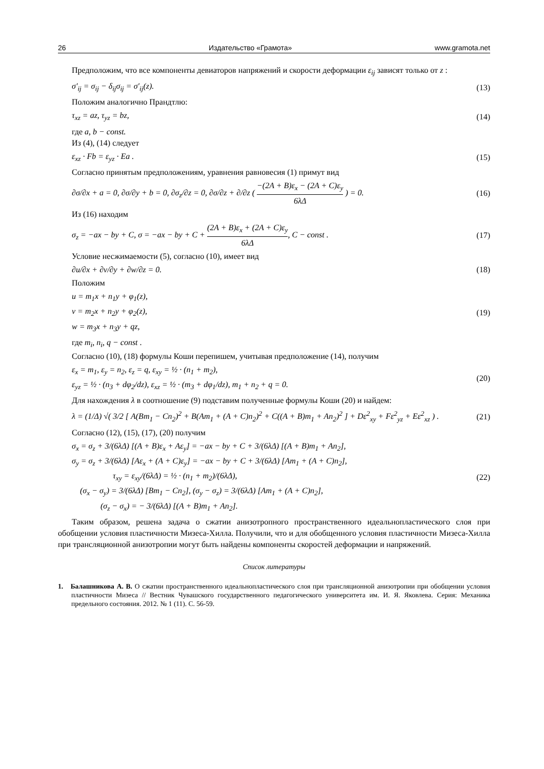26 Издательство «Грамота» www.gramota.net
Предположим, что все компоненты девиаторов напряжений и скорости деформации ε<sub>ij</sub> зависят только от z :
σ′<sub>ij</sub> = σ<sub>ij</sub> − δ<sub>ij</sub>σ<sub>ij</sub> = σ′<sub>ij</sub>(z). (13)
Положим аналогично Прандтлю:
τ<sub>xz</sub> = az, τ<sub>yz</sub> = bz, (14)
где a, b − const.
Из (4), (14) следует
ε<sub>xz</sub> · Fb = ε<sub>yz</sub> · Ea . (15)
Согласно принятым предположениям, уравнения равновесия (1) примут вид
∂σ/∂x + a = 0, ∂σ/∂y + b = 0, ∂σ<sub>z</sub>/∂z = 0, ∂σ/∂z + ∂/∂z ( −(2A + B)ε<sub>x</sub> − (2A + C)ε<sub>y</sub> 6λΔ ) = 0. (16)
Из (16) находим
σ<sub>z</sub> = −ax − by + C, σ = −ax − by + C + (2A + B)ε<sub>x</sub> + (2A + C)ε<sub>y</sub> 6λΔ, C − const . (17)
Условие несжимаемости (5), согласно (10), имеет вид
∂u/∂x + ∂v/∂y + ∂w/∂z = 0. (18)
Положим
u = m<sub>1</sub>x + n<sub>1</sub>y + φ<sub>1</sub>(z),
v = m<sub>2</sub>x + n<sub>2</sub>y + φ<sub>2</sub>(z),
w = m<sub>3</sub>x + n<sub>3</sub>y + qz, (19)
где m<sub>i</sub>, n<sub>i</sub>, q − const .
Согласно (10), (18) формулы Коши перепишем, учитывая предположение (14), получим
ε<sub>x</sub> = m<sub>1</sub>, ε<sub>y</sub> = n<sub>2</sub>, ε<sub>z</sub> = q, ε<sub>xy</sub> = ½ · (n<sub>1</sub> + m<sub>2</sub>),
ε<sub>yz</sub> = ½ · (n<sub>3</sub> + dφ<sub>2</sub>/dz), ε<sub>xz</sub> = ½ · (m<sub>3</sub> + dφ<sub>1</sub>/dz), m<sub>1</sub> + n<sub>2</sub> + q = 0. (20)
Для нахождения λ в соотношение (9) подставим полученные формулы Коши (20) и найдем:
λ = (1/Δ) √( 3/2 [ A(Bm<sub>1</sub> − Cn<sub>2</sub>)<sup>2</sup> + B(Am<sub>1</sub> + (A + C)n<sub>2</sub>)<sup>2</sup> + C((A + B)m<sub>1</sub> + An<sub>2</sub>)<sup>2</sup> ] + Dε<sup>2</sup><sub>xy</sub> + Fε<sup>2</sup><sub>yz</sub> + Eε<sup>2</sup><sub>xz</sub> ) . (21)
Согласно (12), (15), (17), (20) получим
σ<sub>x</sub> = σ<sub>z</sub> + 3/(6λΔ) [(A + B)ε<sub>x</sub> + Aε<sub>y</sub>] = −ax − by + C + 3/(6λΔ) [(A + B)m<sub>1</sub> + An<sub>2</sub>],
σ<sub>y</sub> = σ<sub>z</sub> + 3/(6λΔ) [Aε<sub>x</sub> + (A + C)ε<sub>y</sub>] = −ax − by + C + 3/(6λΔ) [Am<sub>1</sub> + (A + C)n<sub>2</sub>],
τ<sub>xy</sub> = ε<sub>xy</sub>/(6λΔ) = ½ · (n<sub>1</sub> + m<sub>2</sub>)/(6λΔ),
(σ<sub>x</sub> − σ<sub>y</sub>) = 3/(6λΔ) [Bm<sub>1</sub> − Cn<sub>2</sub>], (σ<sub>y</sub> − σ<sub>z</sub>) = 3/(6λΔ) [Am<sub>1</sub> + (A + C)n<sub>2</sub>],
(σ<sub>z</sub> − σ<sub>x</sub>) = − 3/(6λΔ) [(A + B)m<sub>1</sub> + An<sub>2</sub>]. (22)
Таким образом, решена задача о сжатии анизотропного пространственного идеальнопластического слоя при обобщении условия пластичности Мизеса-Хилла. Получили, что и для обобщенного условия пластичности Мизеса-Хилла при трансляционной анизотропии могут быть найдены компоненты скоростей деформации и напряжений.
Список литературы
1. Балашникова А. В. О сжатии пространственного идеальнопластического слоя при трансляционной анизотропии при обобщении условия пластичности Мизеса // Вестник Чувашского государственного педагогического университета им. И. Я. Яковлева. Серия: Механика предельного состояния. 2012. № 1 (11). С. 56-59.